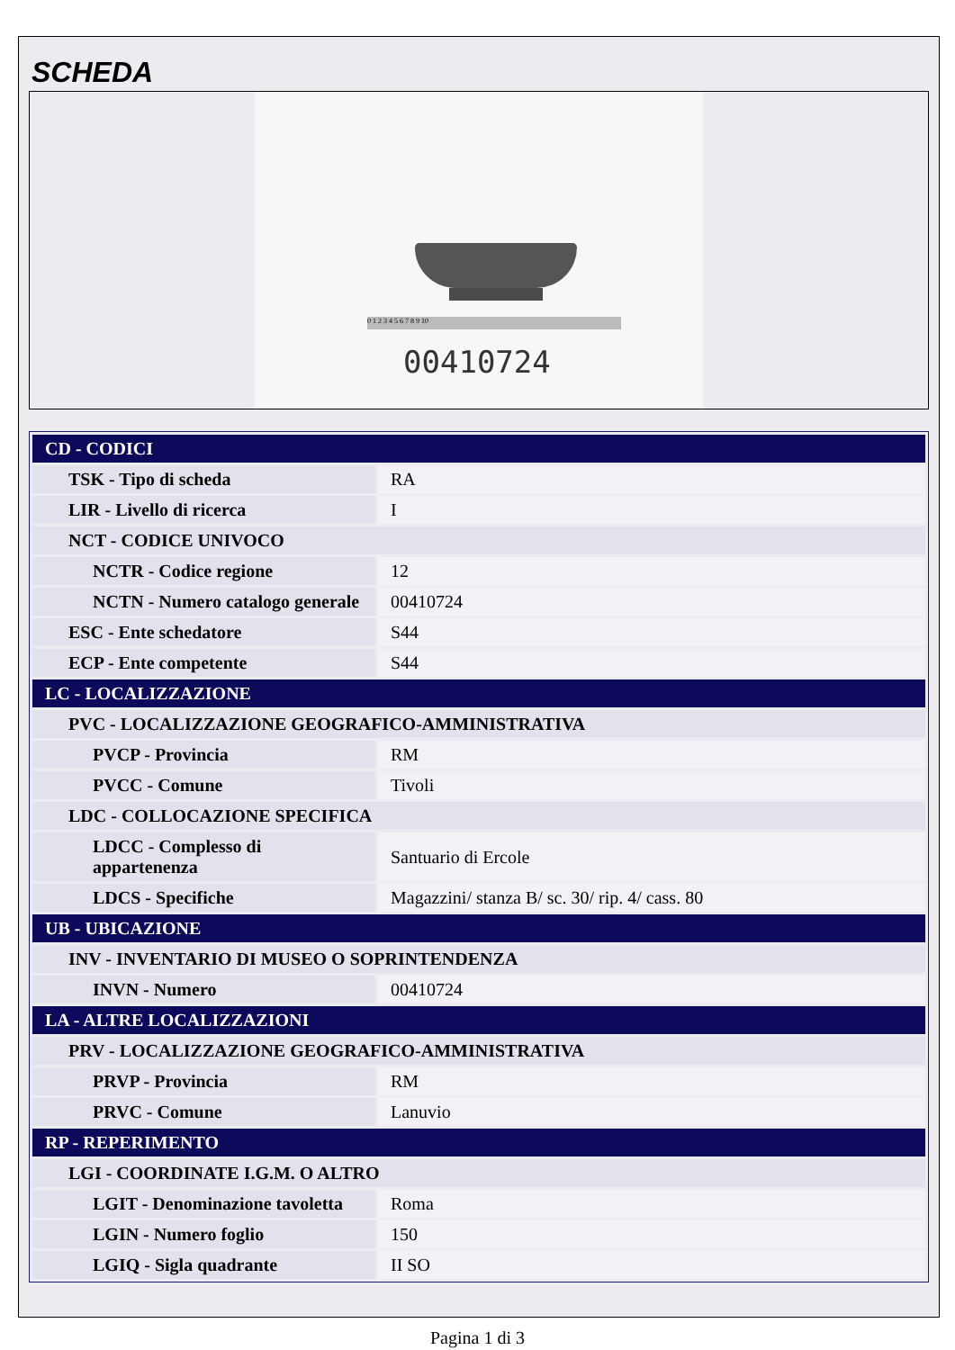SCHEDA
0 1 2 3 4 5 6 7 8 9 10
00410724
| CD - CODICI | |
| TSK - Tipo di scheda | RA |
| LIR - Livello di ricerca | I |
| NCT - CODICE UNIVOCO | |
| NCTR - Codice regione | 12 |
| NCTN - Numero catalogo generale | 00410724 |
| ESC - Ente schedatore | S44 |
| ECP - Ente competente | S44 |
| LC - LOCALIZZAZIONE | |
| PVC - LOCALIZZAZIONE GEOGRAFICO-AMMINISTRATIVA | |
| PVCP - Provincia | RM |
| PVCC - Comune | Tivoli |
| LDC - COLLOCAZIONE SPECIFICA | |
| LDCC - Complesso di appartenenza | Santuario di Ercole |
| LDCS - Specifiche | Magazzini/ stanza B/ sc. 30/ rip. 4/ cass. 80 |
| UB - UBICAZIONE | |
| INV - INVENTARIO DI MUSEO O SOPRINTENDENZA | |
| INVN - Numero | 00410724 |
| LA - ALTRE LOCALIZZAZIONI | |
| PRV - LOCALIZZAZIONE GEOGRAFICO-AMMINISTRATIVA | |
| PRVP - Provincia | RM |
| PRVC - Comune | Lanuvio |
| RP - REPERIMENTO | |
| LGI - COORDINATE I.G.M. O ALTRO | |
| LGIT - Denominazione tavoletta | Roma |
| LGIN - Numero foglio | 150 |
| LGIQ - Sigla quadrante | II SO |
Pagina 1 di 3